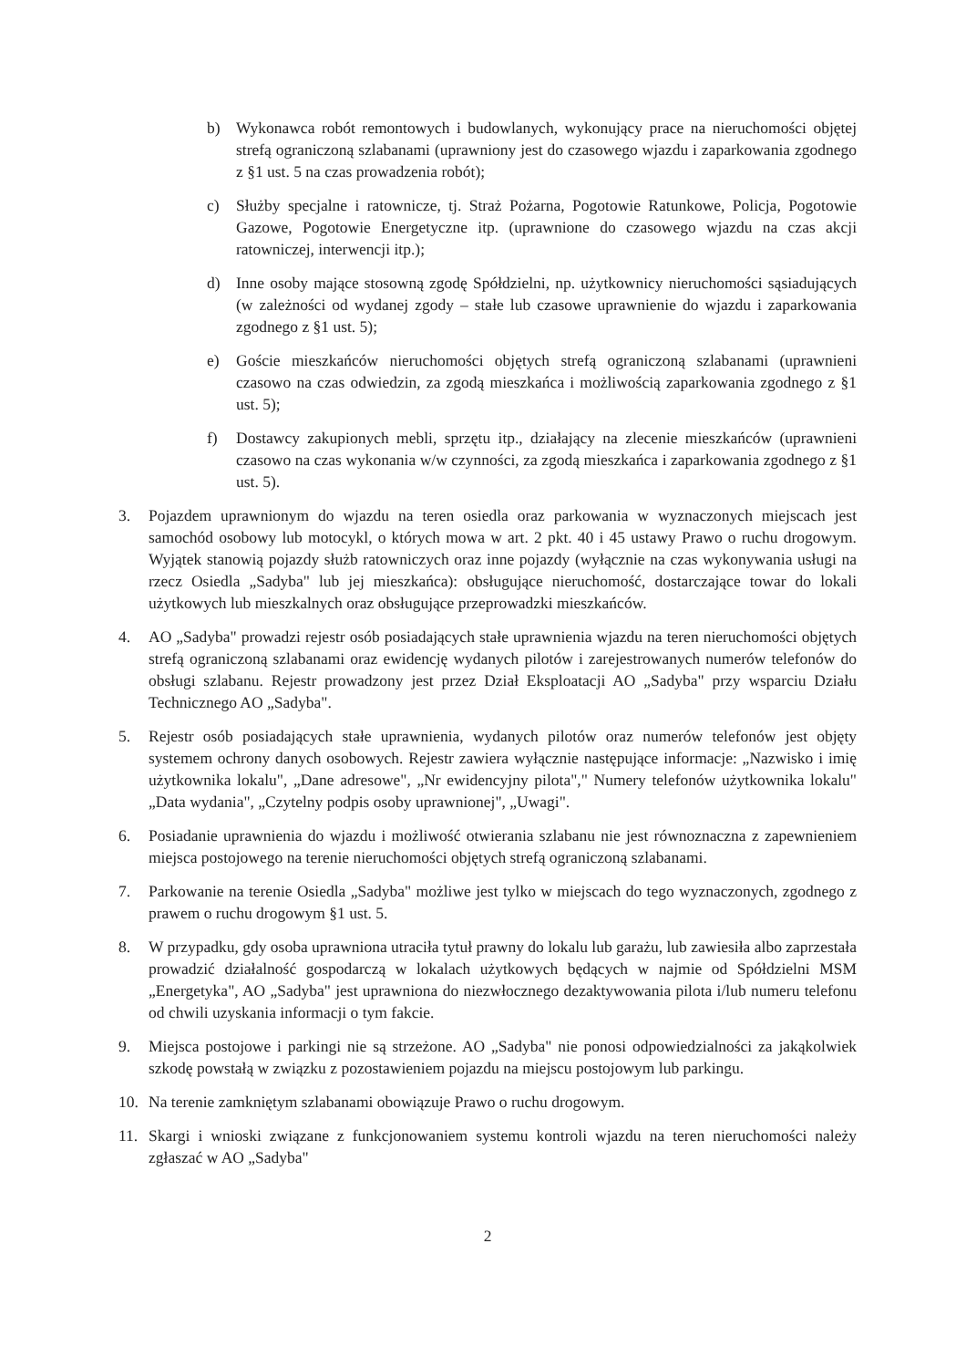b) Wykonawca robót remontowych i budowlanych, wykonujący prace na nieruchomości objętej strefą ograniczoną szlabanami (uprawniony jest do czasowego wjazdu i zaparkowania zgodnego z §1 ust. 5 na czas prowadzenia robót);
c) Służby specjalne i ratownicze, tj. Straż Pożarna, Pogotowie Ratunkowe, Policja, Pogotowie Gazowe, Pogotowie Energetyczne itp. (uprawnione do czasowego wjazdu na czas akcji ratowniczej, interwencji itp.);
d) Inne osoby mające stosowną zgodę Spółdzielni, np. użytkownicy nieruchomości sąsiadujących (w zależności od wydanej zgody – stałe lub czasowe uprawnienie do wjazdu i zaparkowania zgodnego z §1 ust. 5);
e) Goście mieszkańców nieruchomości objętych strefą ograniczoną szlabanami (uprawnieni czasowo na czas odwiedzin, za zgodą mieszkańca i możliwością zaparkowania zgodnego z §1 ust. 5);
f) Dostawcy zakupionych mebli, sprzętu itp., działający na zlecenie mieszkańców (uprawnieni czasowo na czas wykonania w/w czynności, za zgodą mieszkańca i zaparkowania zgodnego z §1 ust. 5).
3. Pojazdem uprawnionym do wjazdu na teren osiedla oraz parkowania w wyznaczonych miejscach jest samochód osobowy lub motocykl, o których mowa w art. 2 pkt. 40 i 45 ustawy Prawo o ruchu drogowym. Wyjątek stanowią pojazdy służb ratowniczych oraz inne pojazdy (wyłącznie na czas wykonywania usługi na rzecz Osiedla „Sadyba" lub jej mieszkańca): obsługujące nieruchomość, dostarczające towar do lokali użytkowych lub mieszkalnych oraz obsługujące przeprowadzki mieszkańców.
4. AO „Sadyba" prowadzi rejestr osób posiadających stałe uprawnienia wjazdu na teren nieruchomości objętych strefą ograniczoną szlabanami oraz ewidencję wydanych pilotów i zarejestrowanych numerów telefonów do obsługi szlabanu. Rejestr prowadzony jest przez Dział Eksploatacji AO „Sadyba" przy wsparciu Działu Technicznego AO „Sadyba".
5. Rejestr osób posiadających stałe uprawnienia, wydanych pilotów oraz numerów telefonów jest objęty systemem ochrony danych osobowych. Rejestr zawiera wyłącznie następujące informacje: „Nazwisko i imię użytkownika lokalu", „Dane adresowe", „Nr ewidencyjny pilota"," Numery telefonów użytkownika lokalu" „Data wydania", „Czytelny podpis osoby uprawnionej", „Uwagi".
6. Posiadanie uprawnienia do wjazdu i możliwość otwierania szlabanu nie jest równoznaczna z zapewnieniem miejsca postojowego na terenie nieruchomości objętych strefą ograniczoną szlabanami.
7. Parkowanie na terenie Osiedla „Sadyba" możliwe jest tylko w miejscach do tego wyznaczonych, zgodnego z prawem o ruchu drogowym §1 ust. 5.
8. W przypadku, gdy osoba uprawniona utraciła tytuł prawny do lokalu lub garażu, lub zawiesiła albo zaprzestała prowadzić działalność gospodarczą w lokalach użytkowych będących w najmie od Spółdzielni MSM „Energetyka", AO „Sadyba" jest uprawniona do niezwłocznego dezaktywowania pilota i/lub numeru telefonu od chwili uzyskania informacji o tym fakcie.
9. Miejsca postojowe i parkingi nie są strzeżone. AO „Sadyba" nie ponosi odpowiedzialności za jakąkolwiek szkodę powstałą w związku z pozostawieniem pojazdu na miejscu postojowym lub parkingu.
10. Na terenie zamkniętym szlabanami obowiązuje Prawo o ruchu drogowym.
11. Skargi i wnioski związane z funkcjonowaniem systemu kontroli wjazdu na teren nieruchomości należy zgłaszać w AO „Sadyba"
2